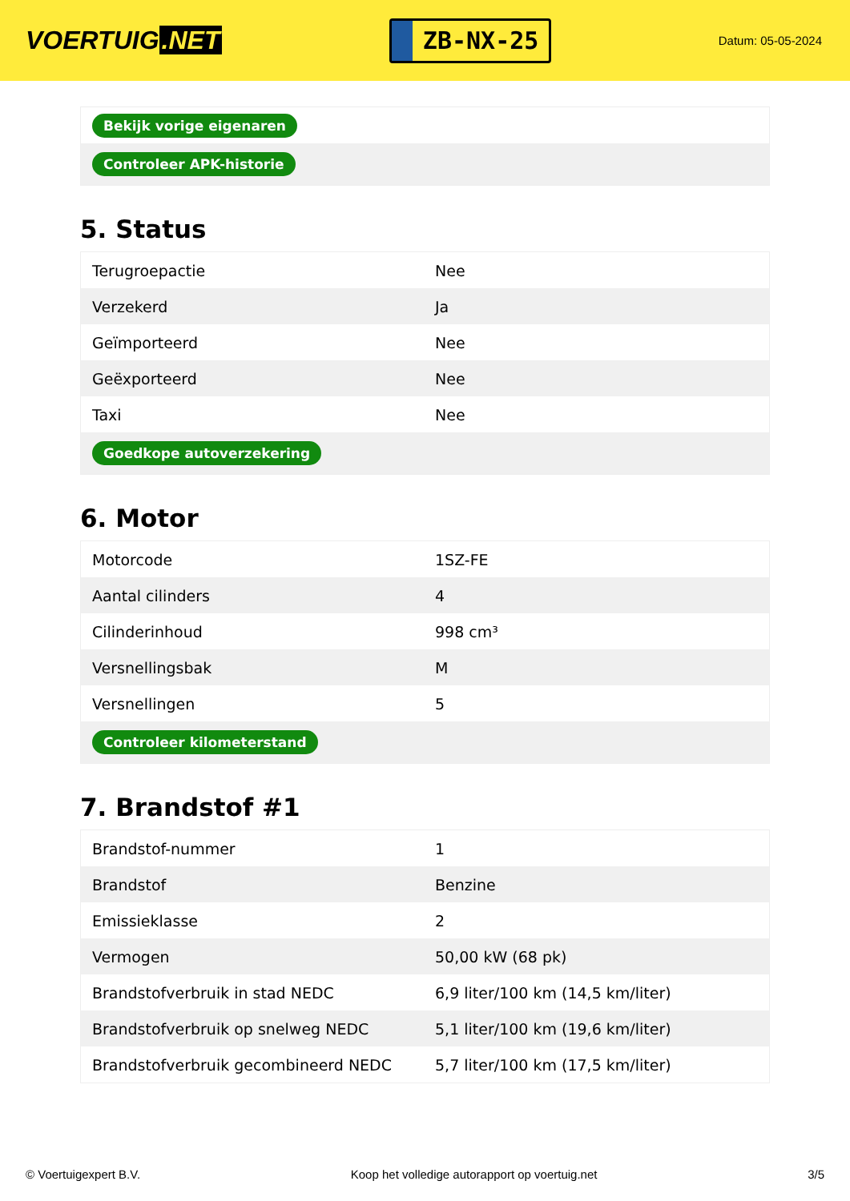VOERTUIG.NET
ZB-NX-25
Datum: 05-05-2024
| Bekijk vorige eigenaren |
| Controleer APK-historie |
5. Status
| Terugroepactie | Nee |
| Verzekerd | Ja |
| Geïmporteerd | Nee |
| Geëxporteerd | Nee |
| Taxi | Nee |
| Goedkope autoverzekering | |
6. Motor
| Motorcode | 1SZ-FE |
| Aantal cilinders | 4 |
| Cilinderinhoud | 998 cm³ |
| Versnellingsbak | M |
| Versnellingen | 5 |
| Controleer kilometerstand | |
7. Brandstof #1
| Brandstof-nummer | 1 |
| Brandstof | Benzine |
| Emissieklasse | 2 |
| Vermogen | 50,00 kW (68 pk) |
| Brandstofverbruik in stad NEDC | 6,9 liter/100 km (14,5 km/liter) |
| Brandstofverbruik op snelweg NEDC | 5,1 liter/100 km (19,6 km/liter) |
| Brandstofverbruik gecombineerd NEDC | 5,7 liter/100 km (17,5 km/liter) |
© Voertuigexpert B.V. Koop het volledige autorapport op voertuig.net 3/5